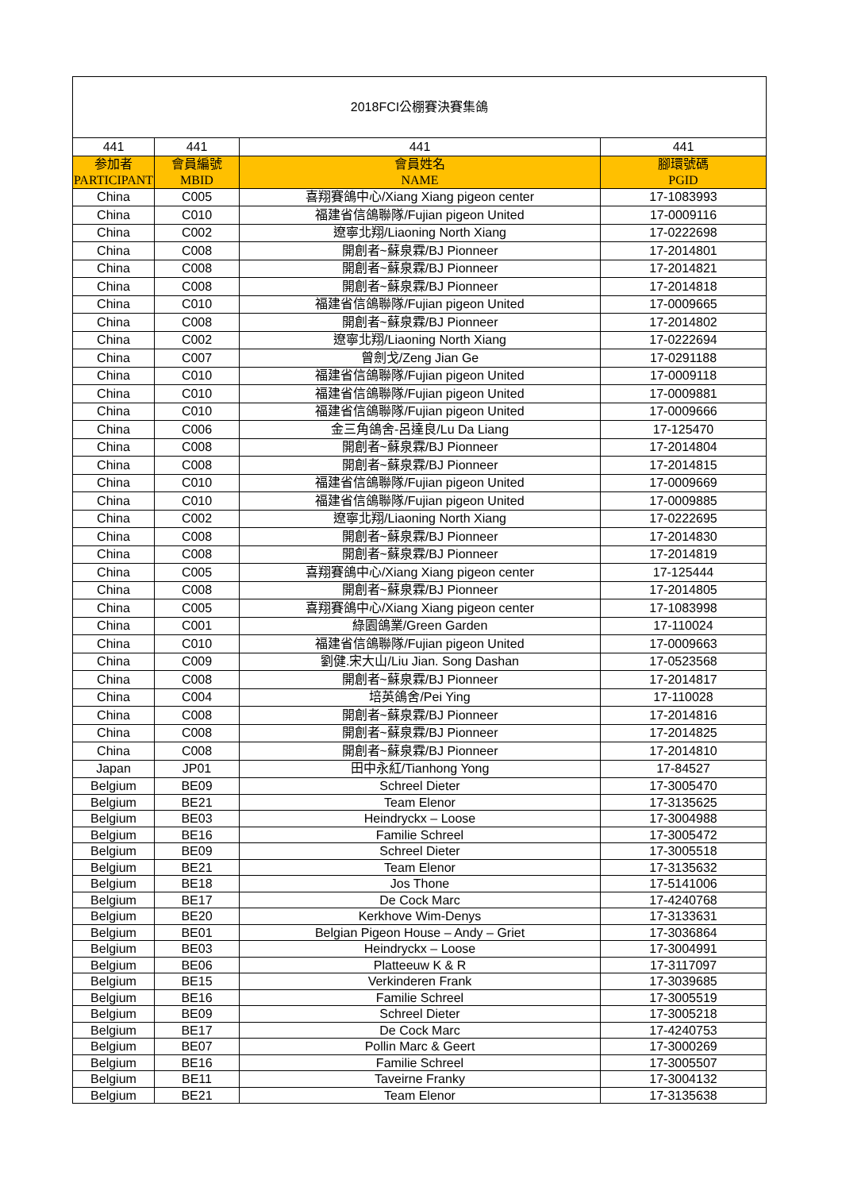| 2018FCI公棚賽決賽集鴿 | | | |
| 441 | 441 | 441 | 441 |
| 参加者 PARTICIPANT | 會員編號 MBID | 會員姓名 NAME | 腳環號碼 PGID |
| China | C005 | 喜翔賽鴿中心/Xiang Xiang pigeon center | 17-1083993 |
| China | C010 | 福建省信鴿聯隊/Fujian pigeon United | 17-0009116 |
| China | C002 | 遼寧北翔/Liaoning North Xiang | 17-0222698 |
| China | C008 | 開創者~蘇泉霖/BJ Pionneer | 17-2014801 |
| China | C008 | 開創者~蘇泉霖/BJ Pionneer | 17-2014821 |
| China | C008 | 開創者~蘇泉霖/BJ Pionneer | 17-2014818 |
| China | C010 | 福建省信鴿聯隊/Fujian pigeon United | 17-0009665 |
| China | C008 | 開創者~蘇泉霖/BJ Pionneer | 17-2014802 |
| China | C002 | 遼寧北翔/Liaoning North Xiang | 17-0222694 |
| China | C007 | 曾劍戈/Zeng Jian Ge | 17-0291188 |
| China | C010 | 福建省信鴿聯隊/Fujian pigeon United | 17-0009118 |
| China | C010 | 福建省信鴿聯隊/Fujian pigeon United | 17-0009881 |
| China | C010 | 福建省信鴿聯隊/Fujian pigeon United | 17-0009666 |
| China | C006 | 金三角鴿舍-呂達良/Lu Da Liang | 17-125470 |
| China | C008 | 開創者~蘇泉霖/BJ Pionneer | 17-2014804 |
| China | C008 | 開創者~蘇泉霖/BJ Pionneer | 17-2014815 |
| China | C010 | 福建省信鴿聯隊/Fujian pigeon United | 17-0009669 |
| China | C010 | 福建省信鴿聯隊/Fujian pigeon United | 17-0009885 |
| China | C002 | 遼寧北翔/Liaoning North Xiang | 17-0222695 |
| China | C008 | 開創者~蘇泉霖/BJ Pionneer | 17-2014830 |
| China | C008 | 開創者~蘇泉霖/BJ Pionneer | 17-2014819 |
| China | C005 | 喜翔賽鴿中心/Xiang Xiang pigeon center | 17-125444 |
| China | C008 | 開創者~蘇泉霖/BJ Pionneer | 17-2014805 |
| China | C005 | 喜翔賽鴿中心/Xiang Xiang pigeon center | 17-1083998 |
| China | C001 | 綠園鴿業/Green Garden | 17-110024 |
| China | C010 | 福建省信鴿聯隊/Fujian pigeon United | 17-0009663 |
| China | C009 | 劉健.宋大山/Liu Jian. Song Dashan | 17-0523568 |
| China | C008 | 開創者~蘇泉霖/BJ Pionneer | 17-2014817 |
| China | C004 | 培英鴿舍/Pei Ying | 17-110028 |
| China | C008 | 開創者~蘇泉霖/BJ Pionneer | 17-2014816 |
| China | C008 | 開創者~蘇泉霖/BJ Pionneer | 17-2014825 |
| China | C008 | 開創者~蘇泉霖/BJ Pionneer | 17-2014810 |
| Japan | JP01 | 田中永紅/Tianhong Yong | 17-84527 |
| Belgium | BE09 | Schreel Dieter | 17-3005470 |
| Belgium | BE21 | Team Elenor | 17-3135625 |
| Belgium | BE03 | Heindryckx – Loose | 17-3004988 |
| Belgium | BE16 | Familie Schreel | 17-3005472 |
| Belgium | BE09 | Schreel Dieter | 17-3005518 |
| Belgium | BE21 | Team Elenor | 17-3135632 |
| Belgium | BE18 | Jos Thone | 17-5141006 |
| Belgium | BE17 | De Cock Marc | 17-4240768 |
| Belgium | BE20 | Kerkhove Wim-Denys | 17-3133631 |
| Belgium | BE01 | Belgian Pigeon House – Andy – Griet | 17-3036864 |
| Belgium | BE03 | Heindryckx – Loose | 17-3004991 |
| Belgium | BE06 | Platteeuw K & R | 17-3117097 |
| Belgium | BE15 | Verkinderen Frank | 17-3039685 |
| Belgium | BE16 | Familie Schreel | 17-3005519 |
| Belgium | BE09 | Schreel Dieter | 17-3005218 |
| Belgium | BE17 | De Cock Marc | 17-4240753 |
| Belgium | BE07 | Pollin Marc & Geert | 17-3000269 |
| Belgium | BE16 | Familie Schreel | 17-3005507 |
| Belgium | BE11 | Taveirne Franky | 17-3004132 |
| Belgium | BE21 | Team Elenor | 17-3135638 |